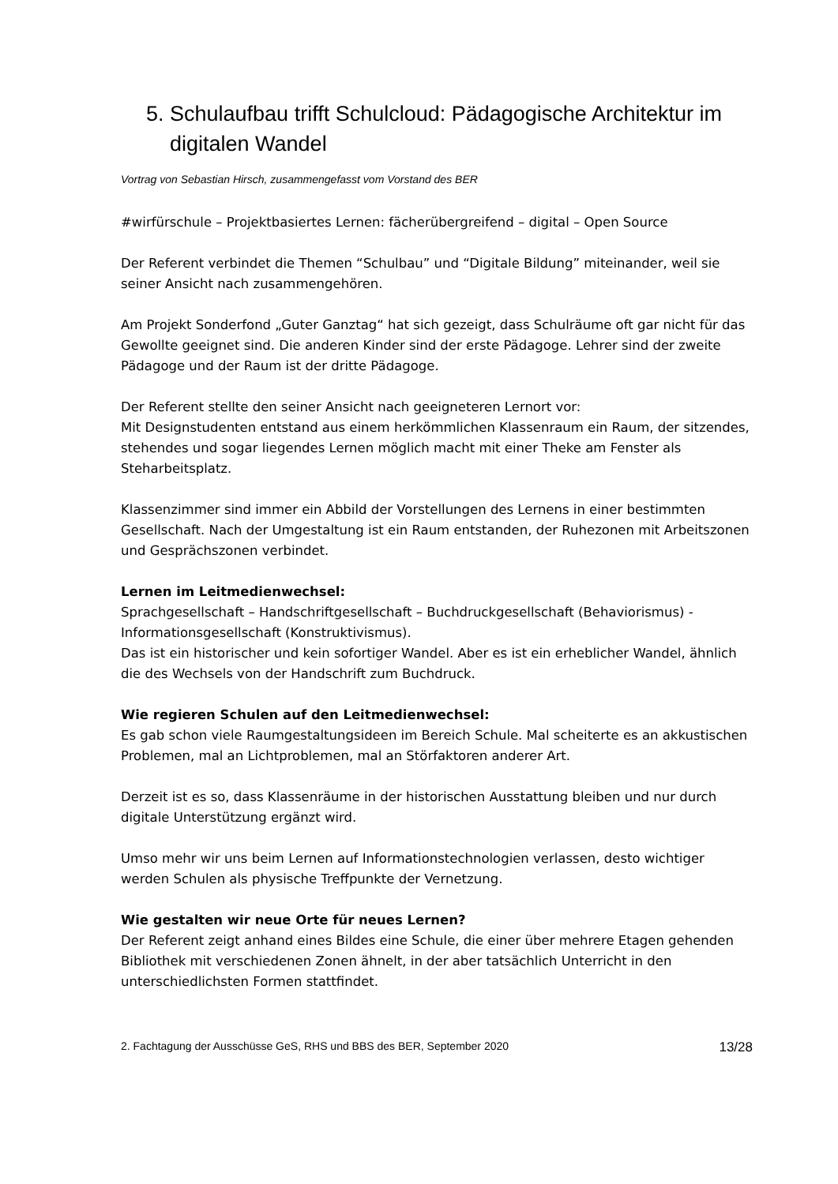5. Schulaufbau trifft Schulcloud: Pädagogische Architektur im digitalen Wandel
Vortrag von Sebastian Hirsch, zusammengefasst vom Vorstand des BER
#wirfürschule – Projektbasiertes Lernen: fächerübergreifend – digital – Open Source
Der Referent verbindet die Themen “Schulbau” und “Digitale Bildung” miteinander, weil sie seiner Ansicht nach zusammengehören.
Am Projekt Sonderfond „Guter Ganztag“ hat sich gezeigt, dass Schulräume oft gar nicht für das Gewollte geeignet sind. Die anderen Kinder sind der erste Pädagoge. Lehrer sind der zweite Pädagoge und der Raum ist der dritte Pädagoge.
Der Referent stellte den seiner Ansicht nach geeigneteren Lernort vor:
Mit Designstudenten entstand aus einem herkömmlichen Klassenraum ein Raum, der sitzendes, stehendes und sogar liegendes Lernen möglich macht mit einer Theke am Fenster als Steharbeitsplatz.
Klassenzimmer sind immer ein Abbild der Vorstellungen des Lernens in einer bestimmten Gesellschaft. Nach der Umgestaltung ist ein Raum entstanden, der Ruhezonen mit Arbeitszonen und Gesprächszonen verbindet.
Lernen im Leitmedienwechsel:
Sprachgesellschaft – Handschriftgesellschaft – Buchdruckgesellschaft (Behaviorismus) - Informationsgesellschaft (Konstruktivismus).
Das ist ein historischer und kein sofortiger Wandel. Aber es ist ein erheblicher Wandel, ähnlich die des Wechsels von der Handschrift zum Buchdruck.
Wie regieren Schulen auf den Leitmedienwechsel:
Es gab schon viele Raumgestaltungsideen im Bereich Schule. Mal scheiterte es an akkustischen Problemen, mal an Lichtproblemen, mal an Störfaktoren anderer Art.
Derzeit ist es so, dass Klassenräume in der historischen Ausstattung bleiben und nur durch digitale Unterstützung ergänzt wird.
Umso mehr wir uns beim Lernen auf Informationstechnologien verlassen, desto wichtiger werden Schulen als physische Treffpunkte der Vernetzung.
Wie gestalten wir neue Orte für neues Lernen?
Der Referent zeigt anhand eines Bildes eine Schule, die einer über mehrere Etagen gehenden Bibliothek mit verschiedenen Zonen ähnelt, in der aber tatsächlich Unterricht in den unterschiedlichsten Formen stattfindet.
2. Fachtagung der Ausschüsse GeS, RHS und BBS des BER, September 2020 13/28